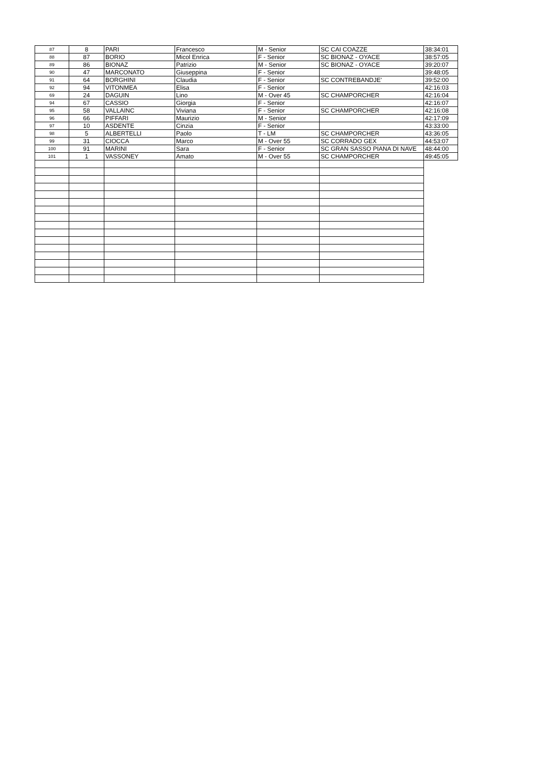| 87 | 8 | PARI | Francesco | M - Senior | SC CAI COAZZE | 38:34:01 |
| 88 | 87 | BORIO | Micol Enrica | F - Senior | SC BIONAZ - OYACE | 38:57:05 |
| 89 | 86 | BIONAZ | Patrizio | M - Senior | SC BIONAZ - OYACE | 39:20:07 |
| 90 | 47 | MARCONATO | Giuseppina | F - Senior | | 39:48:05 |
| 91 | 64 | BORGHINI | Claudia | F - Senior | SC CONTREBANDJE' | 39:52:00 |
| 92 | 94 | VITONMEA | Elisa | F - Senior | | 42:16:03 |
| 69 | 24 | DAGUIN | Lino | M - Over 45 | SC CHAMPORCHER | 42:16:04 |
| 94 | 67 | CASSIO | Giorgia | F - Senior | | 42:16:07 |
| 95 | 58 | VALLAINC | Viviana | F - Senior | SC CHAMPORCHER | 42:16:08 |
| 96 | 66 | PIFFARI | Maurizio | M - Senior | | 42:17:09 |
| 97 | 10 | ASDENTE | Cinzia | F - Senior | | 43:33:00 |
| 98 | 5 | ALBERTELLI | Paolo | T - LM | SC CHAMPORCHER | 43:36:05 |
| 99 | 31 | CIOCCA | Marco | M - Over 55 | SC CORRADO GEX | 44:53:07 |
| 100 | 91 | MARINI | Sara | F - Senior | SC GRAN SASSO PIANA DI NAVE | 48:44:00 |
| 101 | 1 | VASSONEY | Amato | M - Over 55 | SC CHAMPORCHER | 49:45:05 |